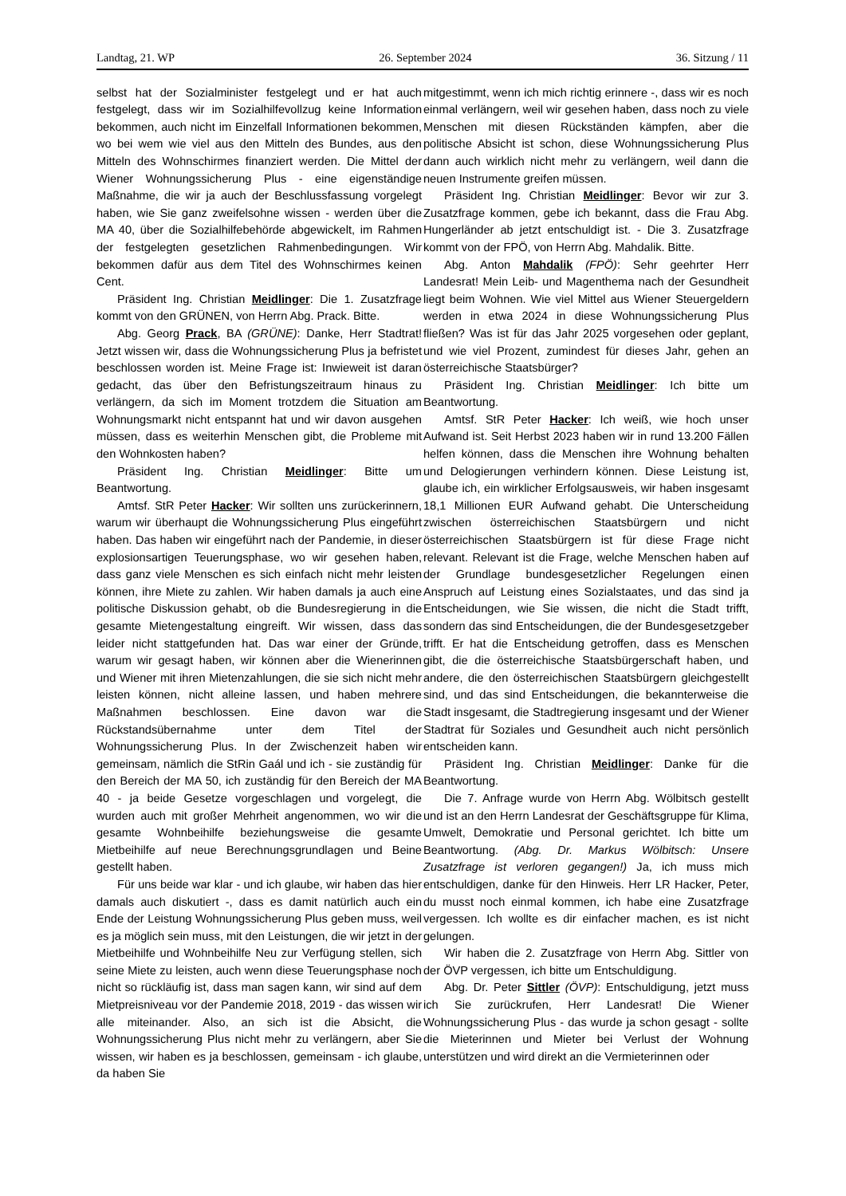Landtag, 21. WP 26. September 2024 36. Sitzung / 11
selbst hat der Sozialminister festgelegt und er hat auch festgelegt, dass wir im Sozialhilfevollzug keine Information bekommen, auch nicht im Einzelfall Informationen bekommen, wo bei wem wie viel aus den Mitteln des Bundes, aus den Mitteln des Wohnschirmes finanziert werden. Die Mittel der Wiener Wohnungssicherung Plus - eine eigenständige Maßnahme, die wir ja auch der Beschlussfassung vorgelegt haben, wie Sie ganz zweifelsohne wissen - werden über die MA 40, über die Sozialhilfebehörde abgewickelt, im Rahmen der festgelegten gesetzlichen Rahmenbedingungen. Wir bekommen dafür aus dem Titel des Wohnschirmes keinen Cent.
Präsident Ing. Christian Meidlinger: Die 1. Zusatzfrage kommt von den GRÜNEN, von Herrn Abg. Prack. Bitte.
Abg. Georg Prack, BA (GRÜNE): Danke, Herr Stadtrat! Jetzt wissen wir, dass die Wohnungssicherung Plus ja befristet beschlossen worden ist. Meine Frage ist: Inwieweit ist daran gedacht, das über den Befristungszeitraum hinaus zu verlängern, da sich im Moment trotzdem die Situation am Wohnungsmarkt nicht entspannt hat und wir davon ausgehen müssen, dass es weiterhin Menschen gibt, die Probleme mit den Wohnkosten haben?
Präsident Ing. Christian Meidlinger: Bitte um Beantwortung.
Amtsf. StR Peter Hacker: Wir sollten uns zurückerinnern, warum wir überhaupt die Wohnungssicherung Plus eingeführt haben. Das haben wir eingeführt nach der Pandemie, in dieser explosionsartigen Teuerungsphase, wo wir gesehen haben, dass ganz viele Menschen es sich einfach nicht mehr leisten können, ihre Miete zu zahlen. Wir haben damals ja auch eine politische Diskussion gehabt, ob die Bundesregierung in die gesamte Mietengestaltung eingreift. Wir wissen, dass das leider nicht stattgefunden hat. Das war einer der Gründe, warum wir gesagt haben, wir können aber die Wienerinnen und Wiener mit ihren Mietenzahlungen, die sie sich nicht mehr leisten können, nicht alleine lassen, und haben mehrere Maßnahmen beschlossen. Eine davon war die Rückstandsübernahme unter dem Titel der Wohnungssicherung Plus. In der Zwischenzeit haben wir gemeinsam, nämlich die StRin Gaál und ich - sie zuständig für den Bereich der MA 50, ich zuständig für den Bereich der MA 40 - ja beide Gesetze vorgeschlagen und vorgelegt, die wurden auch mit großer Mehrheit angenommen, wo wir die gesamte Wohnbeihilfe beziehungsweise die gesamte Mietbeihilfe auf neue Berechnungsgrundlagen und Beine gestellt haben.
Für uns beide war klar - und ich glaube, wir haben das hier damals auch diskutiert -, dass es damit natürlich auch ein Ende der Leistung Wohnungssicherung Plus geben muss, weil es ja möglich sein muss, mit den Leistungen, die wir jetzt in der Mietbeihilfe und Wohnbeihilfe Neu zur Verfügung stellen, sich seine Miete zu leisten, auch wenn diese Teuerungsphase noch nicht so rückläufig ist, dass man sagen kann, wir sind auf dem Mietpreisniveau vor der Pandemie 2018, 2019 - das wissen wir alle miteinander. Also, an sich ist die Absicht, die Wohnungssicherung Plus nicht mehr zu verlängern, aber Sie wissen, wir haben es ja beschlossen, gemeinsam - ich glaube, da haben Sie
mitgestimmt, wenn ich mich richtig erinnere -, dass wir es noch einmal verlängern, weil wir gesehen haben, dass noch zu viele Menschen mit diesen Rückständen kämpfen, aber die politische Absicht ist schon, diese Wohnungssicherung Plus dann auch wirklich nicht mehr zu verlängern, weil dann die neuen Instrumente greifen müssen.
Präsident Ing. Christian Meidlinger: Bevor wir zur 3. Zusatzfrage kommen, gebe ich bekannt, dass die Frau Abg. Hungerländer ab jetzt entschuldigt ist. - Die 3. Zusatzfrage kommt von der FPÖ, von Herrn Abg. Mahdalik. Bitte.
Abg. Anton Mahdalik (FPÖ): Sehr geehrter Herr Landesrat! Mein Leib- und Magenthema nach der Gesundheit liegt beim Wohnen. Wie viel Mittel aus Wiener Steuergeldern werden in etwa 2024 in diese Wohnungssicherung Plus fließen? Was ist für das Jahr 2025 vorgesehen oder geplant, und wie viel Prozent, zumindest für dieses Jahr, gehen an österreichische Staatsbürger?
Präsident Ing. Christian Meidlinger: Ich bitte um Beantwortung.
Amtsf. StR Peter Hacker: Ich weiß, wie hoch unser Aufwand ist. Seit Herbst 2023 haben wir in rund 13.200 Fällen helfen können, dass die Menschen ihre Wohnung behalten und Delogierungen verhindern können. Diese Leistung ist, glaube ich, ein wirklicher Erfolgsausweis, wir haben insgesamt 18,1 Millionen EUR Aufwand gehabt. Die Unterscheidung zwischen österreichischen Staatsbürgern und nicht österreichischen Staatsbürgern ist für diese Frage nicht relevant. Relevant ist die Frage, welche Menschen haben auf der Grundlage bundesgesetzlicher Regelungen einen Anspruch auf Leistung eines Sozialstaates, und das sind ja Entscheidungen, wie Sie wissen, die nicht die Stadt trifft, sondern das sind Entscheidungen, die der Bundesgesetzgeber trifft. Er hat die Entscheidung getroffen, dass es Menschen gibt, die die österreichische Staatsbürgerschaft haben, und andere, die den österreichischen Staatsbürgern gleichgestellt sind, und das sind Entscheidungen, die bekannterweise die Stadt insgesamt, die Stadtregierung insgesamt und der Wiener Stadtrat für Soziales und Gesundheit auch nicht persönlich entscheiden kann.
Präsident Ing. Christian Meidlinger: Danke für die Beantwortung.
Die 7. Anfrage wurde von Herrn Abg. Wölbitsch gestellt und ist an den Herrn Landesrat der Geschäftsgruppe für Klima, Umwelt, Demokratie und Personal gerichtet. Ich bitte um Beantwortung. (Abg. Dr. Markus Wölbitsch: Unsere Zusatzfrage ist verloren gegangen!) Ja, ich muss mich entschuldigen, danke für den Hinweis. Herr LR Hacker, Peter, du musst noch einmal kommen, ich habe eine Zusatzfrage vergessen. Ich wollte es dir einfacher machen, es ist nicht gelungen.
Wir haben die 2. Zusatzfrage von Herrn Abg. Sittler von der ÖVP vergessen, ich bitte um Entschuldigung.
Abg. Dr. Peter Sittler (ÖVP): Entschuldigung, jetzt muss ich Sie zurückrufen, Herr Landesrat! Die Wiener Wohnungssicherung Plus - das wurde ja schon gesagt - sollte die Mieterinnen und Mieter bei Verlust der Wohnung unterstützen und wird direkt an die Vermieterinnen oder